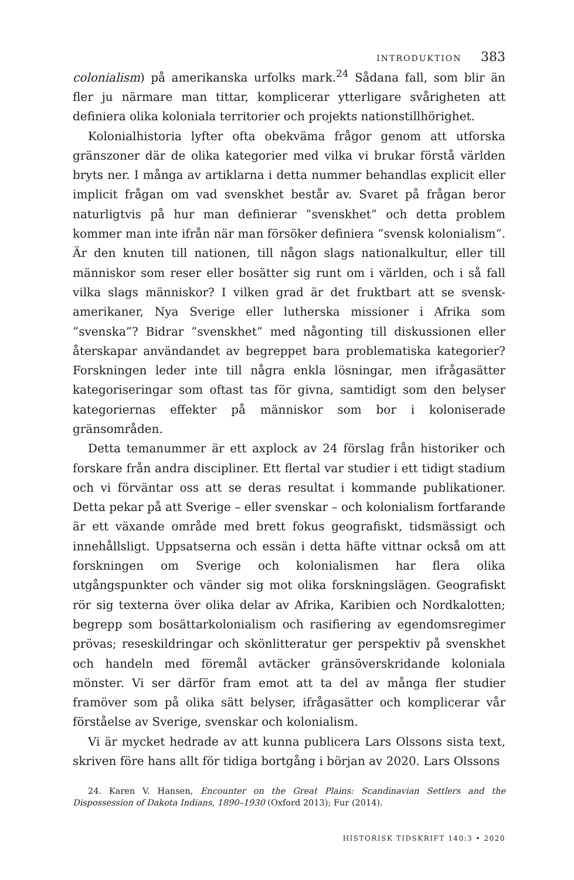INTRODUKTION 383
colonialism) på amerikanska urfolks mark.<sup>24</sup> Sådana fall, som blir än fler ju närmare man tittar, komplicerar ytterligare svårigheten att definiera olika koloniala territorier och projekts nationstillhörighet.
Kolonialhistoria lyfter ofta obekväma frågor genom att utforska gränszoner där de olika kategorier med vilka vi brukar förstå världen bryts ner. I många av artiklarna i detta nummer behandlas explicit eller implicit frågan om vad svenskhet består av. Svaret på frågan beror naturligtvis på hur man definierar ”svenskhet” och detta problem kommer man inte ifrån när man försöker definiera ”svensk kolonialism”. Är den knuten till nationen, till någon slags nationalkultur, eller till människor som reser eller bosätter sig runt om i världen, och i så fall vilka slags människor? I vilken grad är det fruktbart att se svensk-amerikaner, Nya Sverige eller lutherska missioner i Afrika som ”svenska”? Bidrar ”svenskhet” med någonting till diskussionen eller återskapar användandet av begreppet bara problematiska kategorier? Forskningen leder inte till några enkla lösningar, men ifrågasätter kategoriseringar som oftast tas för givna, samtidigt som den belyser kategoriernas effekter på människor som bor i koloniserade gränsområden.
Detta temanummer är ett axplock av 24 förslag från historiker och forskare från andra discipliner. Ett flertal var studier i ett tidigt stadium och vi förväntar oss att se deras resultat i kommande publikationer. Detta pekar på att Sverige – eller svenskar – och kolonialism fortfarande är ett växande område med brett fokus geografiskt, tidsmässigt och innehållsligt. Uppsatserna och essän i detta häfte vittnar också om att forskningen om Sverige och kolonialismen har flera olika utgångspunkter och vänder sig mot olika forskningslägen. Geografiskt rör sig texterna över olika delar av Afrika, Karibien och Nordkalotten; begrepp som bosättarkolonialism och rasifiering av egendomsregimer prövas; reseskildringar och skönlitteratur ger perspektiv på svenskhet och handeln med föremål avtäcker gränsöverskridande koloniala mönster. Vi ser därför fram emot att ta del av många fler studier framöver som på olika sätt belyser, ifrågasätter och komplicerar vår förståelse av Sverige, svenskar och kolonialism.
Vi är mycket hedrade av att kunna publicera Lars Olssons sista text, skriven före hans allt för tidiga bortgång i början av 2020. Lars Olssons
24. Karen V. Hansen, Encounter on the Great Plains: Scandinavian Settlers and the Dispossession of Dakota Indians, 1890–1930 (Oxford 2013); Fur (2014).
HISTORISK TIDSKRIFT 140:3 • 2020